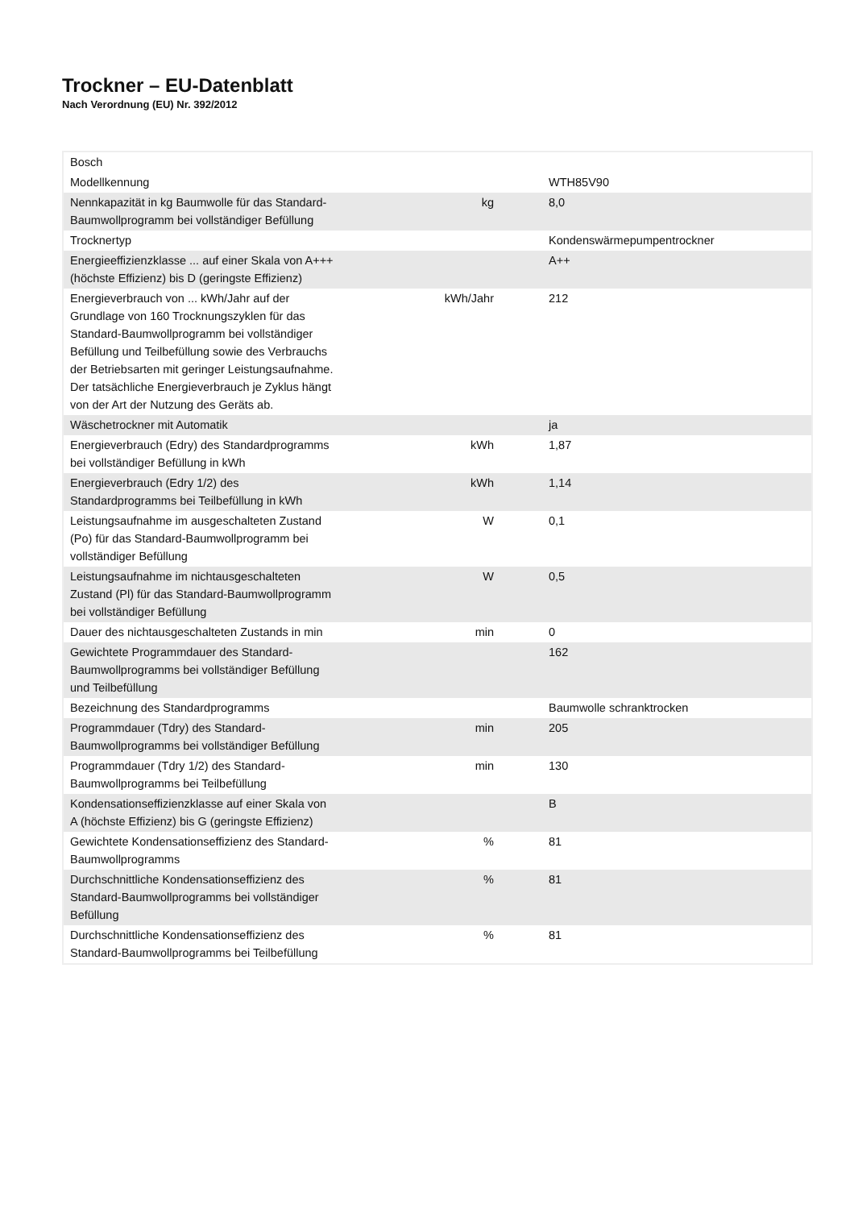Trockner – EU-Datenblatt
Nach Verordnung (EU) Nr. 392/2012
| Bosch | | |
| Modellkennung | | WTH85V90 |
| Nennkapazität in kg Baumwolle für das Standard-Baumwollprogramm bei vollständiger Befüllung | kg | 8,0 |
| Trocknertyp | | Kondenswärmepumpentrockner |
| Energieeffizienzklasse ... auf einer Skala von A+++ (höchste Effizienz) bis D (geringste Effizienz) | | A++ |
| Energieverbrauch von ... kWh/Jahr auf der Grundlage von 160 Trocknungszyklen für das Standard-Baumwollprogramm bei vollständiger Befüllung und Teilbefüllung sowie des Verbrauchs der Betriebsarten mit geringer Leistungsaufnahme. Der tatsächliche Energieverbrauch je Zyklus hängt von der Art der Nutzung des Geräts ab. | kWh/Jahr | 212 |
| Wäschetrockner mit Automatik | | ja |
| Energieverbrauch (Edry) des Standardprogramms bei vollständiger Befüllung in kWh | kWh | 1,87 |
| Energieverbrauch (Edry 1/2) des Standardprogramms bei Teilbefüllung in kWh | kWh | 1,14 |
| Leistungsaufnahme im ausgeschalteten Zustand (Po) für das Standard-Baumwollprogramm bei vollständiger Befüllung | W | 0,1 |
| Leistungsaufnahme im nichtausgeschalteten Zustand (Pl) für das Standard-Baumwollprogramm bei vollständiger Befüllung | W | 0,5 |
| Dauer des nichtausgeschalteten Zustands in min | min | 0 |
| Gewichtete Programmdauer des Standard-Baumwollprogramms bei vollständiger Befüllung und Teilbefüllung | | 162 |
| Bezeichnung des Standardprogramms | | Baumwolle schranktrocken |
| Programmdauer (Tdry) des Standard-Baumwollprogramms bei vollständiger Befüllung | min | 205 |
| Programmdauer (Tdry 1/2) des Standard-Baumwollprogramms bei Teilbefüllung | min | 130 |
| Kondensationseffizienzklasse auf einer Skala von A (höchste Effizienz) bis G (geringste Effizienz) | | B |
| Gewichtete Kondensationseffizienz des Standard-Baumwollprogramms | % | 81 |
| Durchschnittliche Kondensationseffizienz des Standard-Baumwollprogramms bei vollständiger Befüllung | % | 81 |
| Durchschnittliche Kondensationseffizienz des Standard-Baumwollprogramms bei Teilbefüllung | % | 81 |